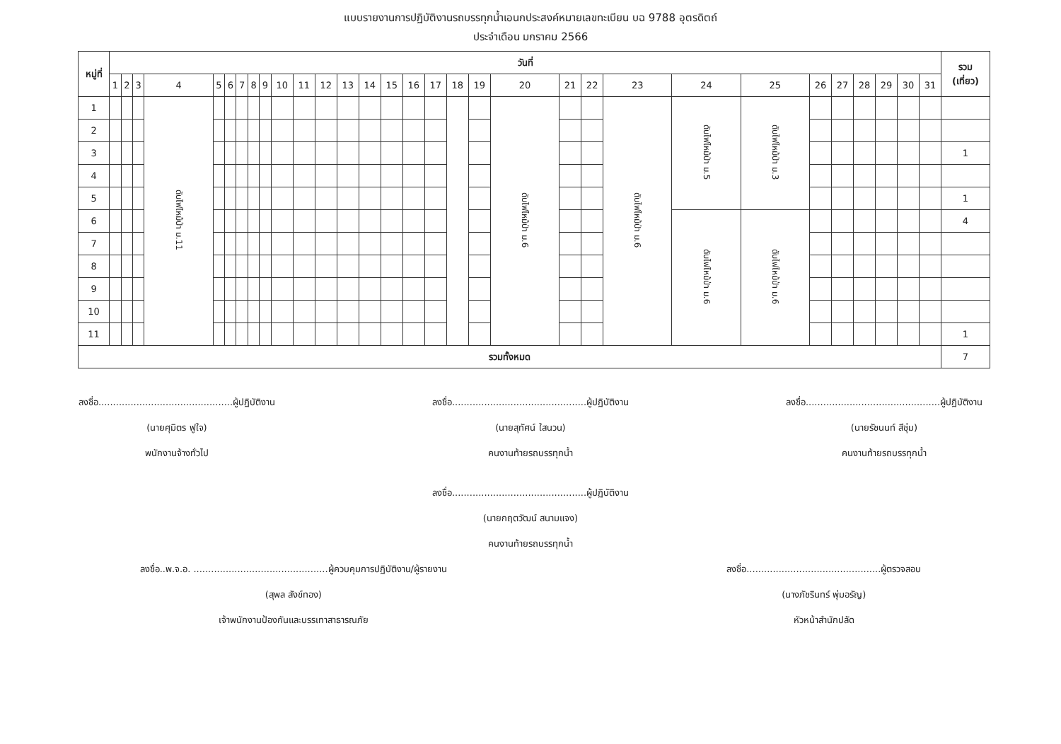แบบรายงานการปฏิบัติงานรถบรรทุกน้ำเอนกประสงค์หมายเลขทะเบียน บฉ 9788 อุตรดิตถ์
ประจำเดือน มกราคม 2566
| หมู่ที่ | วันที่ | | | | | | | | | | | | | | | | | | | | | | | | | | | | | | | รวม (เที่ยว) |
| --- | --- | --- | --- | --- | --- | --- | --- | --- | --- | --- | --- | --- | --- | --- | --- | --- | --- | --- | --- | --- | --- | --- | --- | --- | --- | --- | --- | --- | --- | --- | --- | --- |
| | 1 | 2 | 3 | 4 | 5 | 6 | 7 | 8 | 9 | 10 | 11 | 12 | 13 | 14 | 15 | 16 | 17 | 18 | 19 | 20 | 21 | 22 | 23 | 24 | 25 | 26 | 27 | 28 | 29 | 30 | 31 | |
| 1 | | | | ดับไฟไหม้ป่า ม.11 | | | | | | | | | | | | | | | | ดับไฟไหม้ป่า ม.6 | | | ดับไฟไหม้ป่า ม.6 | ดับไฟไหม้ป่า ม.5 | ดับไฟไหม้ป่า ม.3 | | | | | | | |
| 2 | | | | | | | | | | | | | | | | | | | | | | | | | | | | | | | | |
| 3 | | | | | | | | | | | | | | | | | | | | | | | | | | | | | | | | 1 |
| 4 | | | | | | | | | | | | | | | | | | | | | | | | | | | | | | | | |
| 5 | | | | | | | | | | | | | | | | | | | | | | | | | | | | | | | | 1 |
| 6 | | | | | | | | | | | | | | | | | | | | | | | | ดับไฟไหม้ป่า ม.6 | ดับไฟไหม้ป่า ม.6 | | | | | | | 4 |
| 7 | | | | | | | | | | | | | | | | | | | | | | | | | | | | | | | | |
| 8 | | | | | | | | | | | | | | | | | | | | | | | | | | | | | | | | |
| 9 | | | | | | | | | | | | | | | | | | | | | | | | | | | | | | | | |
| 10 | | | | | | | | | | | | | | | | | | | | | | | | | | | | | | | | |
| 11 | | | | | | | | | | | | | | | | | | | | | | | | | | | | | | | | 1 |
| รวมทั้งหมด | | | | | | | | | | | | | | | | | | | | | | | | | | | | | | | | 7 |
ลงชื่อ..............................................ผู้ปฏิบัติงาน
(นายศุมิตร ฟูใจ)
พนักงานจ้างทั่วไป
ลงชื่อ..............................................ผู้ปฏิบัติงาน
(นายสุทัศน์ ใสนวน)
คนงานท้ายรถบรรทุกน้ำ
ลงชื่อ..............................................ผู้ปฏิบัติงาน
(นายรัชนนท์ สีชุ่ม)
คนงานท้ายรถบรรทุกน้ำ
ลงชื่อ..............................................ผู้ปฏิบัติงาน
(นายกฤตวัฒน์ สนามแจง)
คนงานท้ายรถบรรทุกน้ำ
ลงชื่อ..พ.จ.อ. ..............................................ผู้ควบคุมการปฏิบัติงาน/ผู้รายงาน
(สุพล สังข์ทอง)
เจ้าพนักงานป้องกันและบรรเทาสาธารณภัย
ลงชื่อ..............................................ผู้ตรวจสอบ
(นางภัชรินทร์ พุ่มอรัญ)
หัวหน้าสำนักปลัด